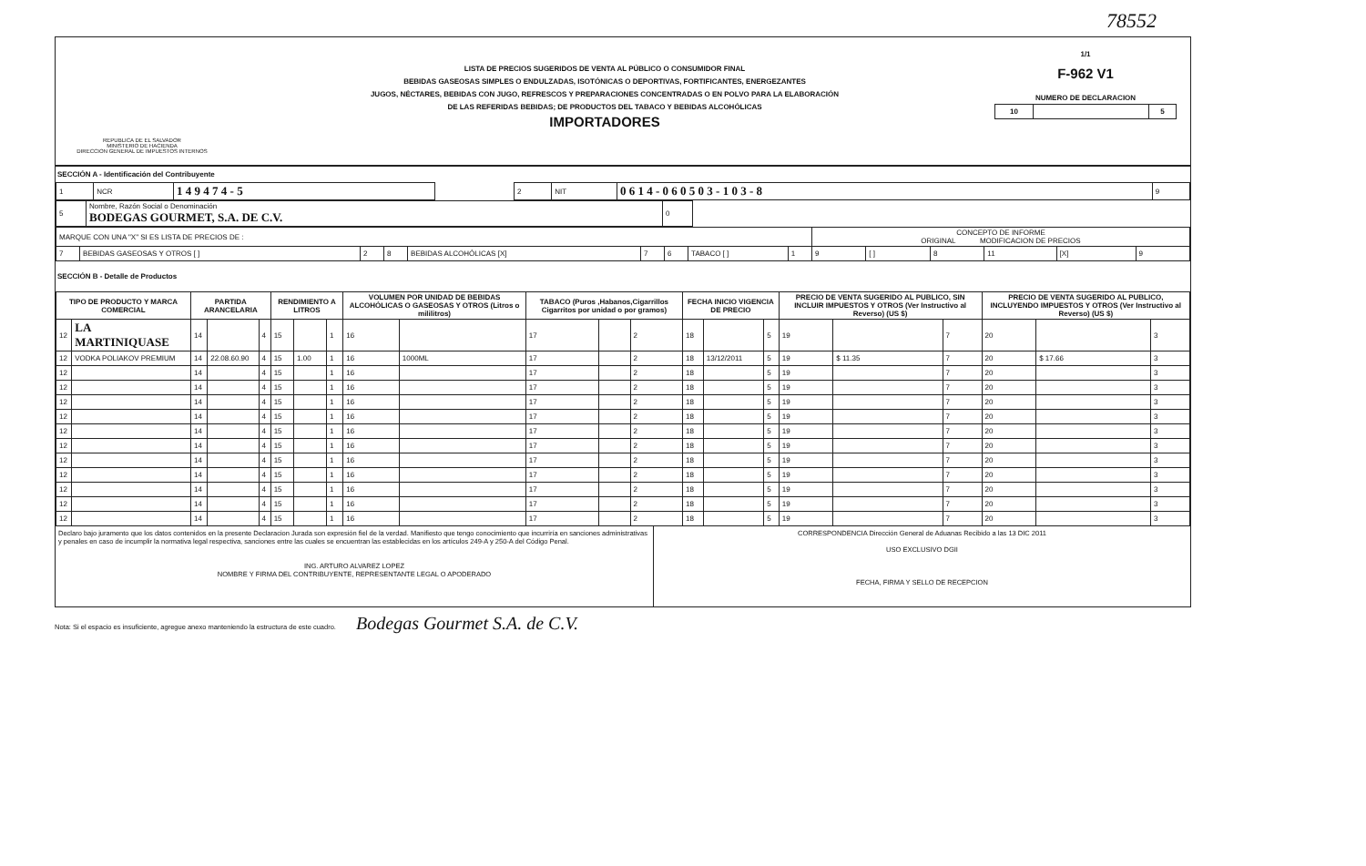78552
REPUBLICA DE EL SALVADOR
MINISTERIO DE HACIENDA
DIRECCION GENERAL DE IMPUESTOS INTERNOS
LISTA DE PRECIOS SUGERIDOS DE VENTA AL PÚBLICO O CONSUMIDOR FINAL
BEBIDAS GASEOSAS SIMPLES O ENDULZADAS, ISOTÓNICAS O DEPORTIVAS, FORTIFICANTES, ENERGEZANTES
JUGOS, NÉCTARES, BEBIDAS CON JUGO, REFRESCOS Y PREPARACIONES CONCENTRADAS O EN POLVO PARA LA ELABORACIÓN
DE LAS REFERIDAS BEBIDAS; DE PRODUCTOS DEL TABACO Y BEBIDAS ALCOHÓLICAS
IMPORTADORES
1/1
F-962 V1
NUMERO DE DECLARACION
| 10 | | 5 |
SECCIÓN A - Identificación del Contribuyente
| 1 | NCR | 1 4 9 4 7 4 - 5 | | 2 | NIT | 0 6 1 4 - 0 6 0 5 0 3 - 1 0 3 - 8 | 9 |
| 5 | Nombre, Razón Social o Denominación BODEGAS GOURMET, S.A. DE C.V. | 0 | |
| MARQUE CON UNA "X" SI ES LISTA DE PRECIOS DE : | | | | | | | | | CONCEPTO DE INFORME ORIGINAL MODIFICACION DE PRECIOS | | | | | |
| 7 | BEBIDAS GASEOSAS Y OTROS [ ] | 2 | 8 | BEBIDAS ALCOHÓLICAS [X] | 7 | 6 | TABACO [ ] | 1 | 9 | [ ] | 8 | 11 | [X] | 9 |
SECCIÓN B - Detalle de Productos
| TIPO DE PRODUCTO Y MARCA COMERCIAL | | PARTIDA ARANCELARIA | | | RENDIMIENTO A LITROS | | | VOLUMEN POR UNIDAD DE BEBIDAS ALCOHÓLICAS O GASEOSAS Y OTROS (Litros o mililitros) | | TABACO (Puros ,Habanos,Cigarrillos Cigarritos por unidad o por gramos) | | | FECHA INICIO VIGENCIA DE PRECIO | | | PRECIO DE VENTA SUGERIDO AL PUBLICO, SIN INCLUIR IMPUESTOS Y OTROS (Ver Instructivo al Reverso) (US $) | | | PRECIO DE VENTA SUGERIDO AL PUBLICO, INCLUYENDO IMPUESTOS Y OTROS (Ver Instructivo al Reverso) (US $) | | |
| --- | --- | --- | --- | --- | --- | --- | --- | --- | --- | --- | --- | --- | --- | --- | --- | --- | --- | --- | --- | --- | --- |
| 12 | LA MARTINIQUASE | 14 | | 4 | 15 | | 1 | 16 | | 17 | | 2 | 18 | | 5 | 19 | | 7 | 20 | | 3 |
| 12 | VODKA POLIAKOV PREMIUM | 14 | 22.08.60.90 | 4 | 15 | 1.00 | 1 | 16 | 1000ML | 17 | | 2 | 18 | 13/12/2011 | 5 | 19 | $ 11.35 | 7 | 20 | $ 17.66 | 3 |
| 12 | | 14 | | 4 | 15 | | 1 | 16 | | 17 | | 2 | 18 | | 5 | 19 | | 7 | 20 | | 3 |
| 12 | | 14 | | 4 | 15 | | 1 | 16 | | 17 | | 2 | 18 | | 5 | 19 | | 7 | 20 | | 3 |
| 12 | | 14 | | 4 | 15 | | 1 | 16 | | 17 | | 2 | 18 | | 5 | 19 | | 7 | 20 | | 3 |
| 12 | | 14 | | 4 | 15 | | 1 | 16 | | 17 | | 2 | 18 | | 5 | 19 | | 7 | 20 | | 3 |
| 12 | | 14 | | 4 | 15 | | 1 | 16 | | 17 | | 2 | 18 | | 5 | 19 | | 7 | 20 | | 3 |
| 12 | | 14 | | 4 | 15 | | 1 | 16 | | 17 | | 2 | 18 | | 5 | 19 | | 7 | 20 | | 3 |
| 12 | | 14 | | 4 | 15 | | 1 | 16 | | 17 | | 2 | 18 | | 5 | 19 | | 7 | 20 | | 3 |
| 12 | | 14 | | 4 | 15 | | 1 | 16 | | 17 | | 2 | 18 | | 5 | 19 | | 7 | 20 | | 3 |
| 12 | | 14 | | 4 | 15 | | 1 | 16 | | 17 | | 2 | 18 | | 5 | 19 | | 7 | 20 | | 3 |
| 12 | | 14 | | 4 | 15 | | 1 | 16 | | 17 | | 2 | 18 | | 5 | 19 | | 7 | 20 | | 3 |
| 12 | | 14 | | 4 | 15 | | 1 | 16 | | 17 | | 2 | 18 | | 5 | 19 | | 7 | 20 | | 3 |
Declaro bajo juramento que los datos contenidos en la presente Declaracion Jurada son expresión fiel de la verdad. Manifiesto que tengo conocimiento que incurriría en sanciones administrativas y penales en caso de incumplir la normativa legal respectiva, sanciones entre las cuales se encuentran las establecidas en los artículos 249-A y 250-A del Código Penal.
ING. ARTURO ALVAREZ LOPEZ
NOMBRE Y FIRMA DEL CONTRIBUYENTE, REPRESENTANTE LEGAL O APODERADO
CORRESPONDENCIA Dirección General de Aduanas Recibido a las 13 DIC 2011
USO EXCLUSIVO DGII
FECHA, FIRMA Y SELLO DE RECEPCION
Nota: Si el espacio es insuficiente, agregue anexo manteniendo la estructura de este cuadro. Bodegas Gourmet S.A. de C.V.